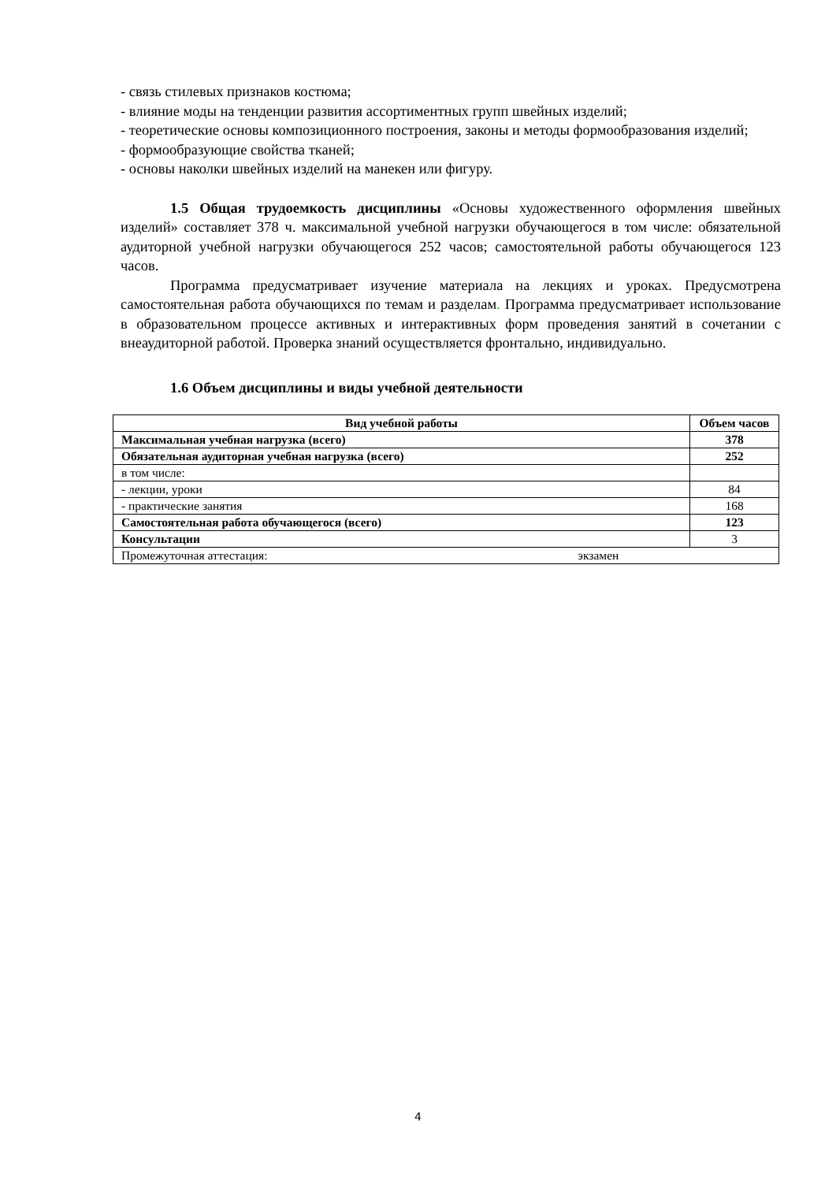- связь стилевых признаков костюма;
- влияние моды на тенденции развития ассортиментных групп швейных изделий;
- теоретические основы композиционного построения, законы и методы формообразования изделий;
- формообразующие свойства тканей;
- основы наколки швейных изделий на манекен или фигуру.
1.5 Общая трудоемкость дисциплины «Основы художественного оформления швейных изделий» составляет 378 ч. максимальной учебной нагрузки обучающегося в том числе: обязательной аудиторной учебной нагрузки обучающегося 252 часов; самостоятельной работы обучающегося 123 часов.
Программа предусматривает изучение материала на лекциях и уроках. Предусмотрена самостоятельная работа обучающихся по темам и разделам. Программа предусматривает использование в образовательном процессе активных и интерактивных форм проведения занятий в сочетании с внеаудиторной работой. Проверка знаний осуществляется фронтально, индивидуально.
1.6 Объем дисциплины и виды учебной деятельности
| Вид учебной работы | Объем часов |
| --- | --- |
| Максимальная учебная нагрузка (всего) | 378 |
| Обязательная аудиторная учебная нагрузка (всего) | 252 |
| в том числе: | |
| - лекции, уроки | 84 |
| - практические занятия | 168 |
| Самостоятельная работа обучающегося (всего) | 123 |
| Консультации | 3 |
| Промежуточная аттестация: экзамен | |
4